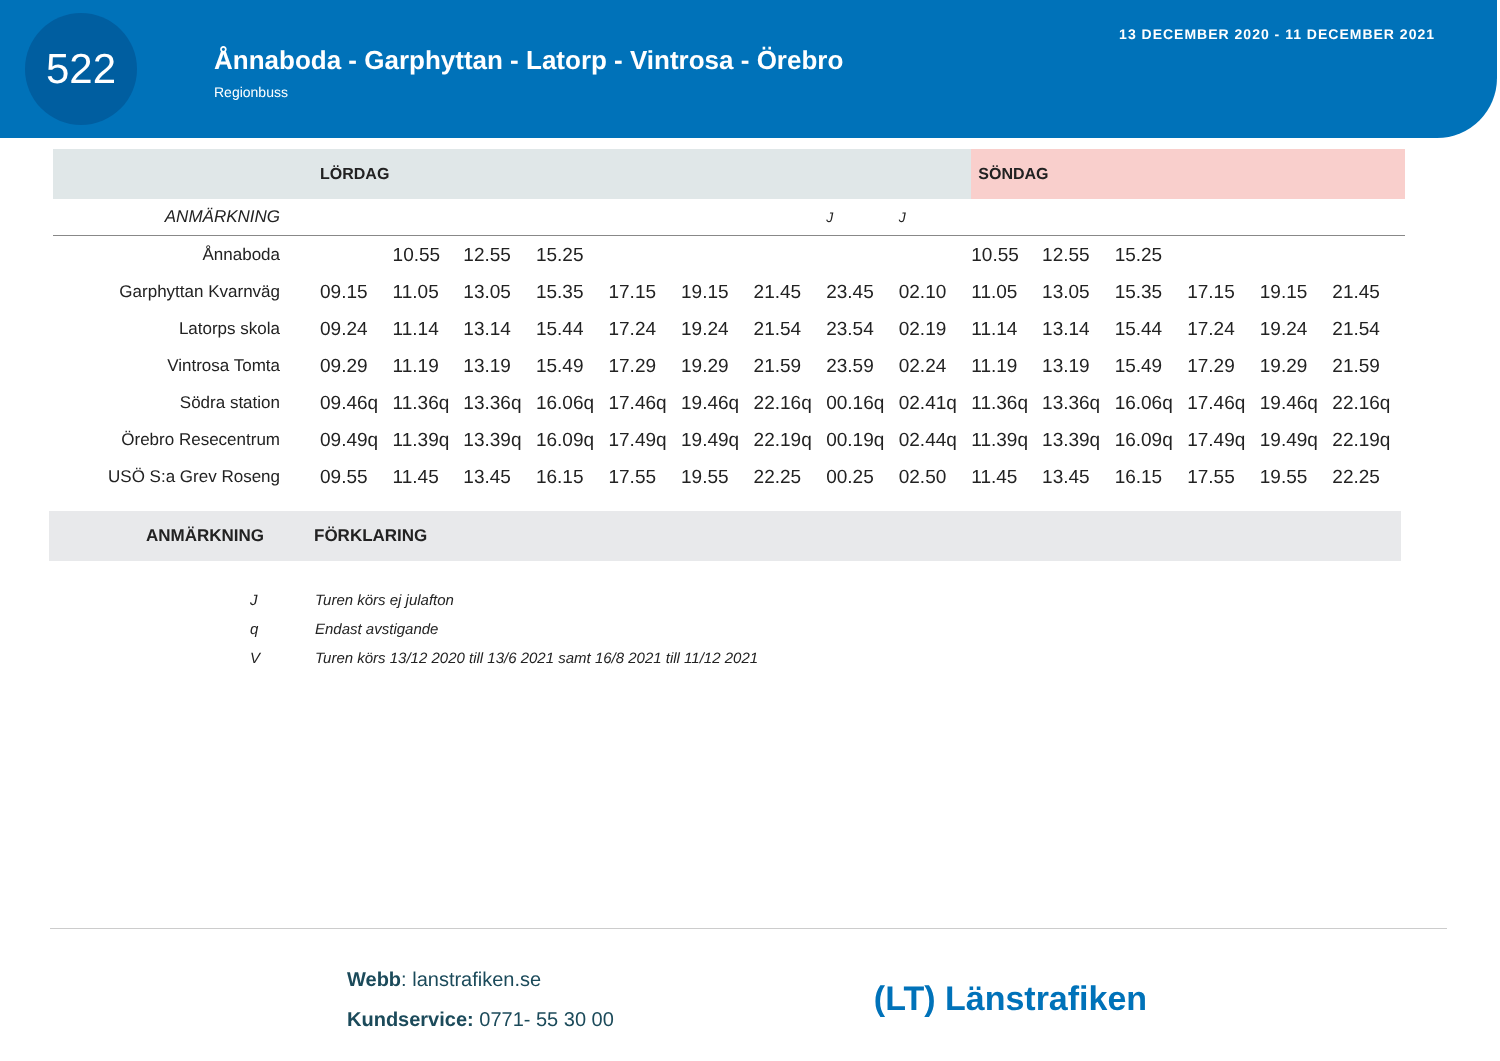522
Ånnaboda - Garphyttan - Latorp - Vintrosa - Örebro
Regionbuss
13 DECEMBER 2020 - 11 DECEMBER 2021
| | LÖRDAG | | | | | | | | | SÖNDAG | | | | | |
| --- | --- | --- | --- | --- | --- | --- | --- | --- | --- | --- | --- | --- | --- | --- | --- |
| ANMÄRKNING | | | | | | | | J | J | | | | | | |
| Ånnaboda | | 10.55 | 12.55 | 15.25 | | | | | | 10.55 | 12.55 | 15.25 | | | |
| Garphyttan Kvarnväg | 09.15 | 11.05 | 13.05 | 15.35 | 17.15 | 19.15 | 21.45 | 23.45 | 02.10 | 11.05 | 13.05 | 15.35 | 17.15 | 19.15 | 21.45 |
| Latorps skola | 09.24 | 11.14 | 13.14 | 15.44 | 17.24 | 19.24 | 21.54 | 23.54 | 02.19 | 11.14 | 13.14 | 15.44 | 17.24 | 19.24 | 21.54 |
| Vintrosa Tomta | 09.29 | 11.19 | 13.19 | 15.49 | 17.29 | 19.29 | 21.59 | 23.59 | 02.24 | 11.19 | 13.19 | 15.49 | 17.29 | 19.29 | 21.59 |
| Södra station | 09.46q | 11.36q | 13.36q | 16.06q | 17.46q | 19.46q | 22.16q | 00.16q | 02.41q | 11.36q | 13.36q | 16.06q | 17.46q | 19.46q | 22.16q |
| Örebro Resecentrum | 09.49q | 11.39q | 13.39q | 16.09q | 17.49q | 19.49q | 22.19q | 00.19q | 02.44q | 11.39q | 13.39q | 16.09q | 17.49q | 19.49q | 22.19q |
| USÖ S:a Grev Roseng | 09.55 | 11.45 | 13.45 | 16.15 | 17.55 | 19.55 | 22.25 | 00.25 | 02.50 | 11.45 | 13.45 | 16.15 | 17.55 | 19.55 | 22.25 |
ANMÄRKNING FÖRKLARING
J Turen körs ej julafton
q Endast avstigande
V Turen körs 13/12 2020 till 13/6 2021 samt 16/8 2021 till 11/12 2021
Webb: lanstrafiken.se
Kundservice: 0771- 55 30 00
(LT) Länstrafiken